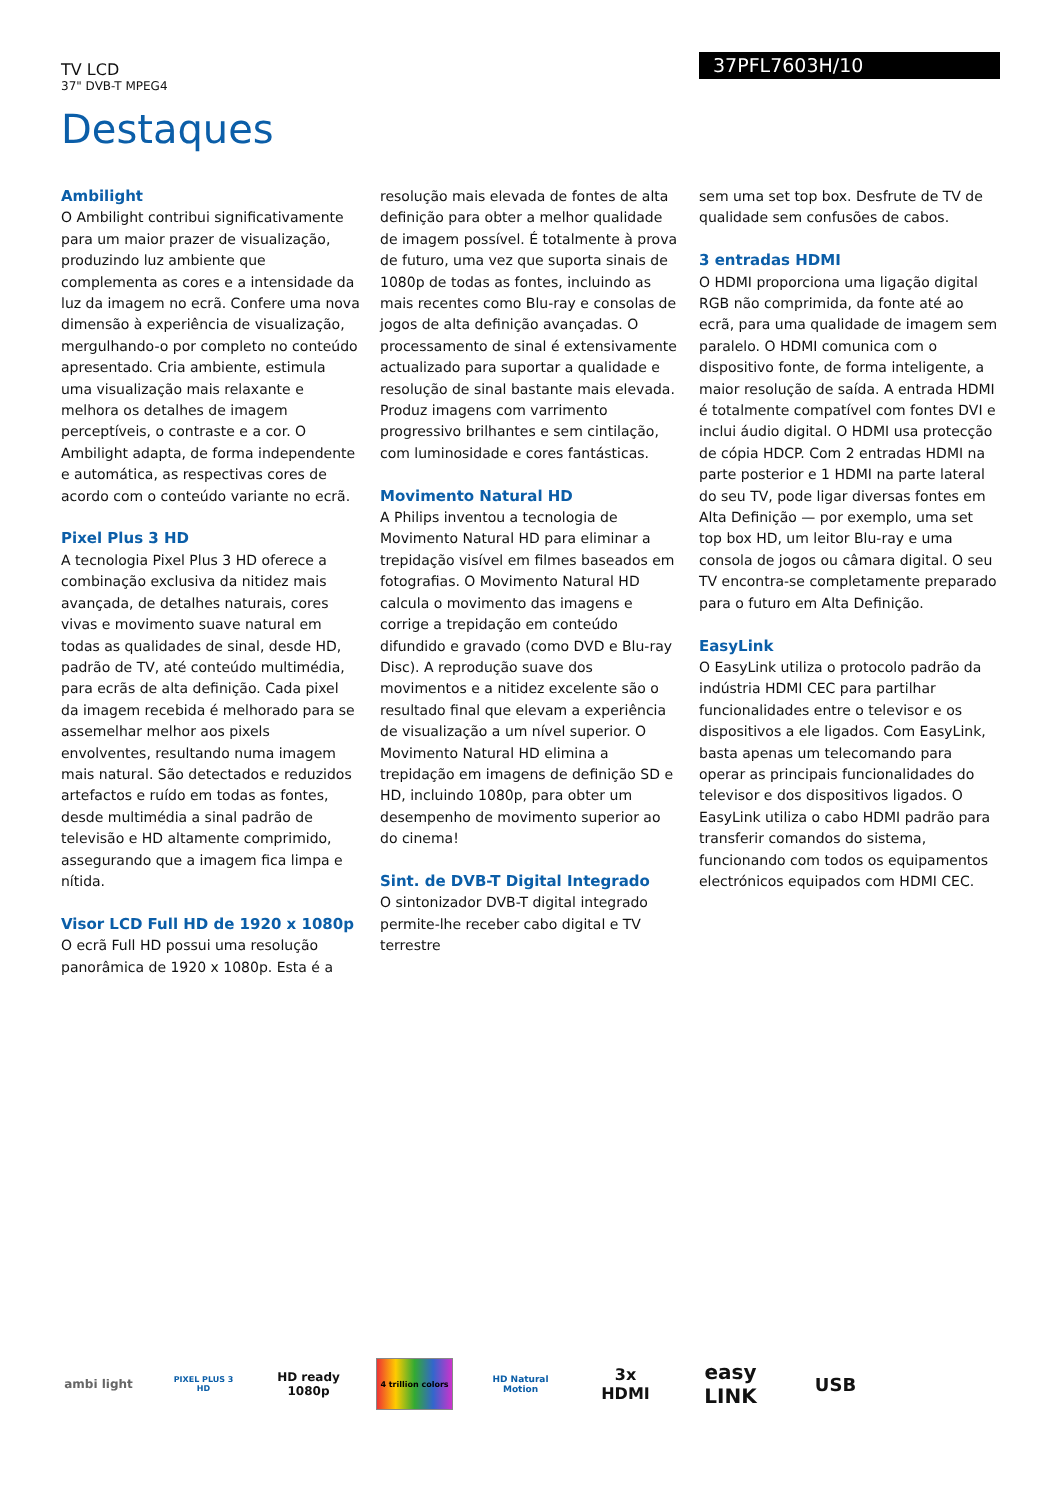TV LCD
37" DVB-T MPEG4
37PFL7603H/10
Destaques
Ambilight
O Ambilight contribui significativamente para um maior prazer de visualização, produzindo luz ambiente que complementa as cores e a intensidade da luz da imagem no ecrã. Confere uma nova dimensão à experiência de visualização, mergulhando-o por completo no conteúdo apresentado. Cria ambiente, estimula uma visualização mais relaxante e melhora os detalhes de imagem perceptíveis, o contraste e a cor. O Ambilight adapta, de forma independente e automática, as respectivas cores de acordo com o conteúdo variante no ecrã.
Pixel Plus 3 HD
A tecnologia Pixel Plus 3 HD oferece a combinação exclusiva da nitidez mais avançada, de detalhes naturais, cores vivas e movimento suave natural em todas as qualidades de sinal, desde HD, padrão de TV, até conteúdo multimédia, para ecrãs de alta definição. Cada pixel da imagem recebida é melhorado para se assemelhar melhor aos pixels envolventes, resultando numa imagem mais natural. São detectados e reduzidos artefactos e ruído em todas as fontes, desde multimédia a sinal padrão de televisão e HD altamente comprimido, assegurando que a imagem fica limpa e nítida.
Visor LCD Full HD de 1920 x 1080p
O ecrã Full HD possui uma resolução panorâmica de 1920 x 1080p. Esta é a
resolução mais elevada de fontes de alta definição para obter a melhor qualidade de imagem possível. É totalmente à prova de futuro, uma vez que suporta sinais de 1080p de todas as fontes, incluindo as mais recentes como Blu-ray e consolas de jogos de alta definição avançadas. O processamento de sinal é extensivamente actualizado para suportar a qualidade e resolução de sinal bastante mais elevada. Produz imagens com varrimento progressivo brilhantes e sem cintilação, com luminosidade e cores fantásticas.
Movimento Natural HD
A Philips inventou a tecnologia de Movimento Natural HD para eliminar a trepidação visível em filmes baseados em fotografias. O Movimento Natural HD calcula o movimento das imagens e corrige a trepidação em conteúdo difundido e gravado (como DVD e Blu-ray Disc). A reprodução suave dos movimentos e a nitidez excelente são o resultado final que elevam a experiência de visualização a um nível superior. O Movimento Natural HD elimina a trepidação em imagens de definição SD e HD, incluindo 1080p, para obter um desempenho de movimento superior ao do cinema!
Sint. de DVB-T Digital Integrado
O sintonizador DVB-T digital integrado permite-lhe receber cabo digital e TV terrestre
sem uma set top box. Desfrute de TV de qualidade sem confusões de cabos.
3 entradas HDMI
O HDMI proporciona uma ligação digital RGB não comprimida, da fonte até ao ecrã, para uma qualidade de imagem sem paralelo. O HDMI comunica com o dispositivo fonte, de forma inteligente, a maior resolução de saída. A entrada HDMI é totalmente compatível com fontes DVI e inclui áudio digital. O HDMI usa protecção de cópia HDCP. Com 2 entradas HDMI na parte posterior e 1 HDMI na parte lateral do seu TV, pode ligar diversas fontes em Alta Definição — por exemplo, uma set top box HD, um leitor Blu-ray e uma consola de jogos ou câmara digital. O seu TV encontra-se completamente preparado para o futuro em Alta Definição.
EasyLink
O EasyLink utiliza o protocolo padrão da indústria HDMI CEC para partilhar funcionalidades entre o televisor e os dispositivos a ele ligados. Com EasyLink, basta apenas um telecomando para operar as principais funcionalidades do televisor e dos dispositivos ligados. O EasyLink utiliza o cabo HDMI padrão para transferir comandos do sistema, funcionando com todos os equipamentos electrónicos equipados com HDMI CEC.
ambi light
PIXEL PLUS 3 HD
HD ready 1080p
4 trillion colors
HD Natural Motion
3x HDMI
easy LINK
USB